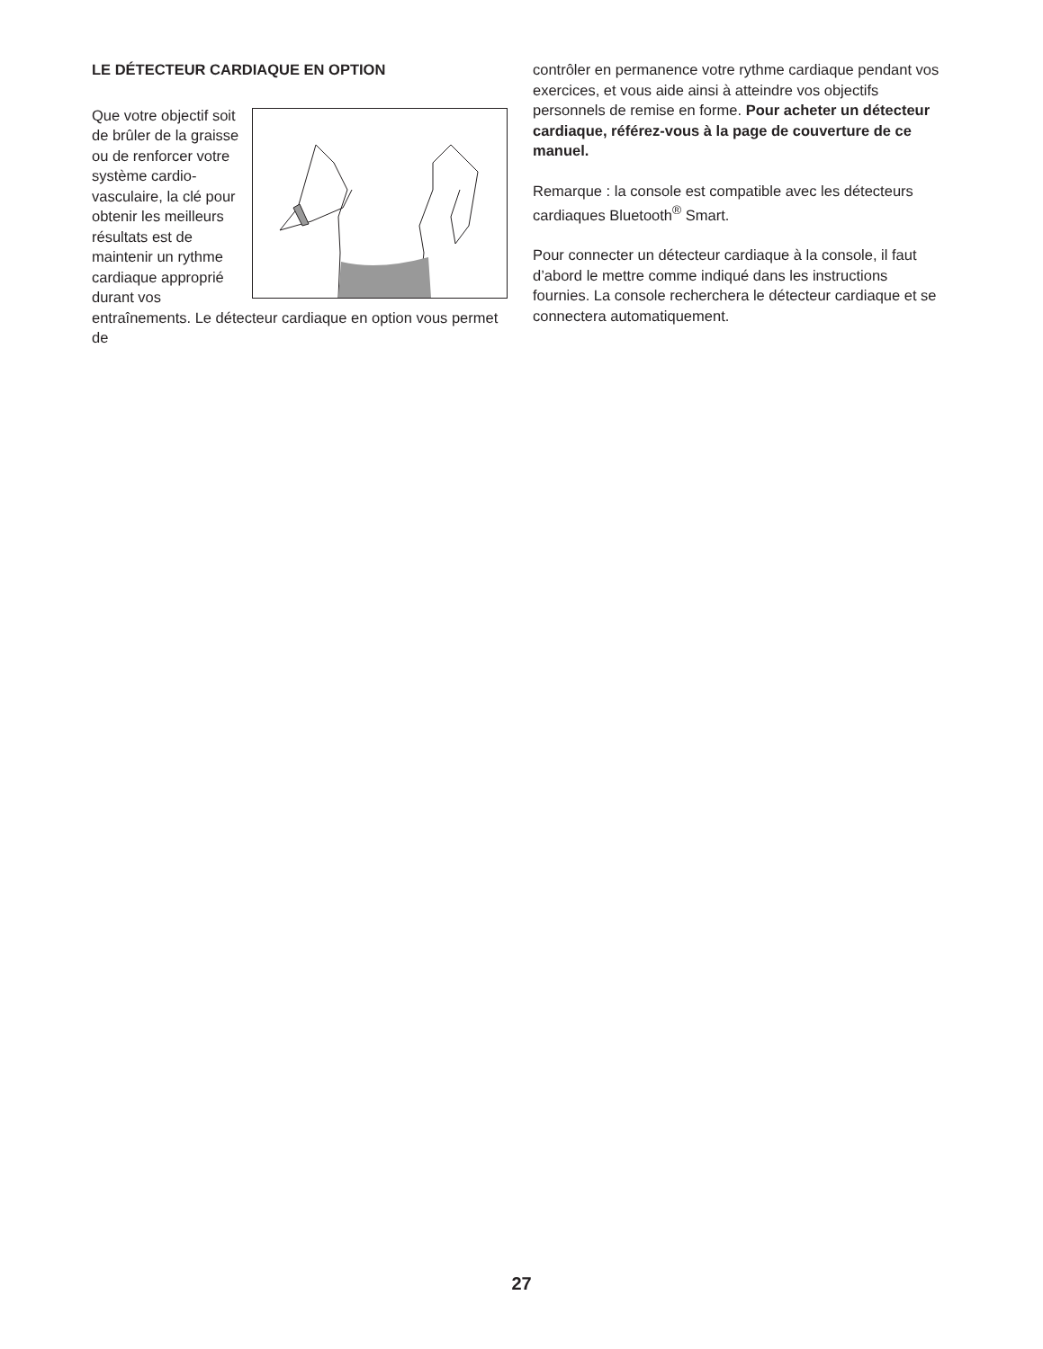LE DÉTECTEUR CARDIAQUE EN OPTION
Que votre objectif soit de brûler de la graisse ou de renforcer votre système cardio­vasculaire, la clé pour obtenir les meilleurs résultats est de maintenir un rythme cardiaque approprié durant vos entraînements. Le détecteur cardiaque en option vous permet de
contrôler en permanence votre rythme cardiaque pen­dant vos exercices, et vous aide ainsi à atteindre vos objectifs personnels de remise en forme. Pour acheter un détecteur cardiaque, référez-vous à la page de couverture de ce manuel.
Remarque : la console est compatible avec les détec­teurs cardiaques Bluetooth<sup>®</sup> Smart.
Pour connecter un détecteur cardiaque à la console, il faut d’abord le mettre comme indiqué dans les instruc­tions fournies. La console recherchera le détecteur cardiaque et se connectera automatiquement.
27